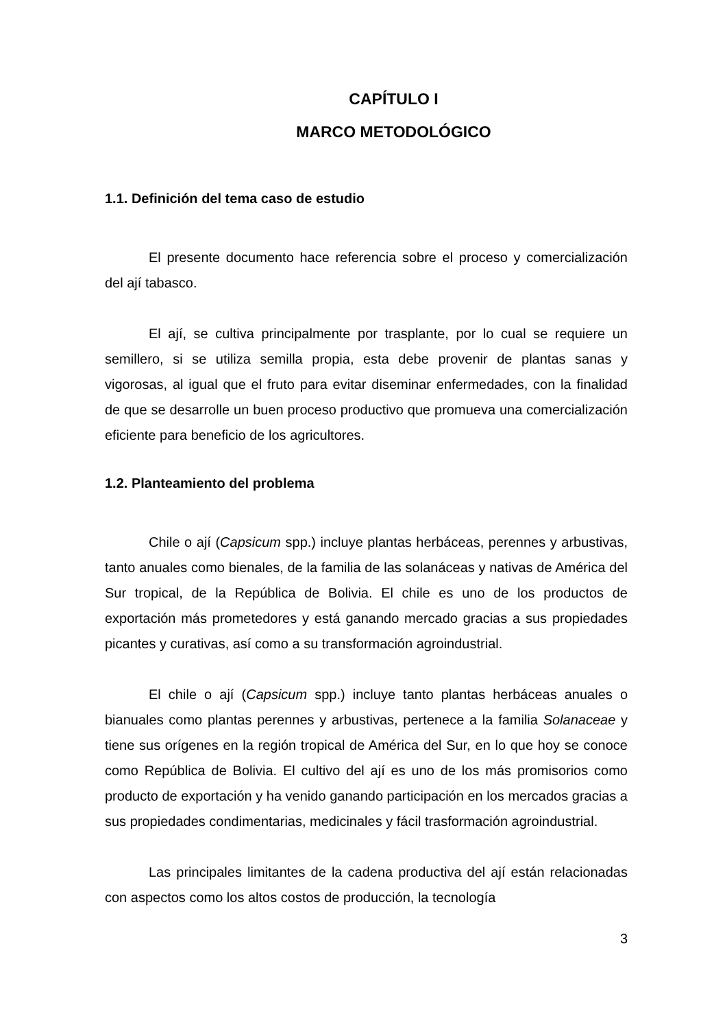CAPÍTULO I
MARCO METODOLÓGICO
1.1. Definición del tema caso de estudio
El presente documento hace referencia sobre el proceso y comercialización del ají tabasco.
El ají, se cultiva principalmente por trasplante, por lo cual se requiere un semillero, si se utiliza semilla propia, esta debe provenir de plantas sanas y vigorosas, al igual que el fruto para evitar diseminar enfermedades, con la finalidad de que se desarrolle un buen proceso productivo que promueva una comercialización eficiente para beneficio de los agricultores.
1.2. Planteamiento del problema
Chile o ají (Capsicum spp.) incluye plantas herbáceas, perennes y arbustivas, tanto anuales como bienales, de la familia de las solanáceas y nativas de América del Sur tropical, de la República de Bolivia. El chile es uno de los productos de exportación más prometedores y está ganando mercado gracias a sus propiedades picantes y curativas, así como a su transformación agroindustrial.
El chile o ají (Capsicum spp.) incluye tanto plantas herbáceas anuales o bianuales como plantas perennes y arbustivas, pertenece a la familia Solanaceae y tiene sus orígenes en la región tropical de América del Sur, en lo que hoy se conoce como República de Bolivia. El cultivo del ají es uno de los más promisorios como producto de exportación y ha venido ganando participación en los mercados gracias a sus propiedades condimentarias, medicinales y fácil trasformación agroindustrial.
Las principales limitantes de la cadena productiva del ají están relacionadas con aspectos como los altos costos de producción, la tecnología
3